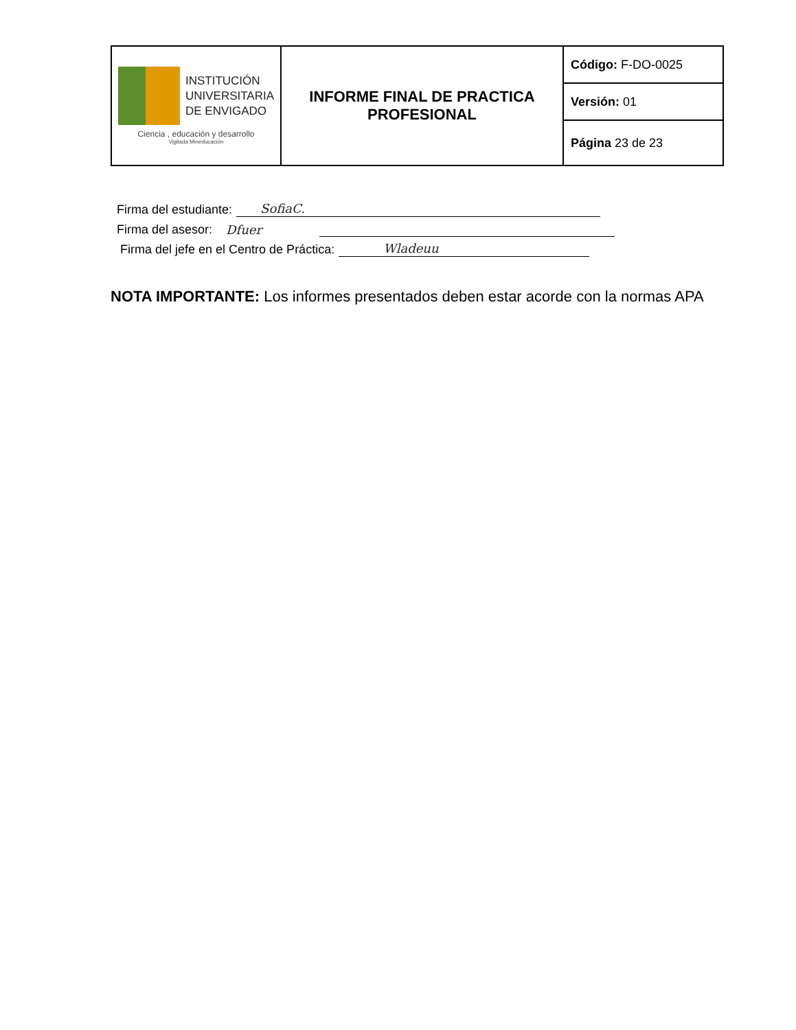| INSTITUCIÓN UNIVERSITARIA DE ENVIGADO Ciencia , educación y desarrollo Vigilada Mineducación | INFORME FINAL DE PRACTICA PROFESIONAL | Código: F-DO-0025 |
| | | Versión: 01 |
| | | Página 23 de 23 |
Firma del estudiante: SofiaC.
Firma del asesor: Dfuer
Firma del jefe en el Centro de Práctica: Wladeuu
NOTA IMPORTANTE: Los informes presentados deben estar acorde con la normas APA